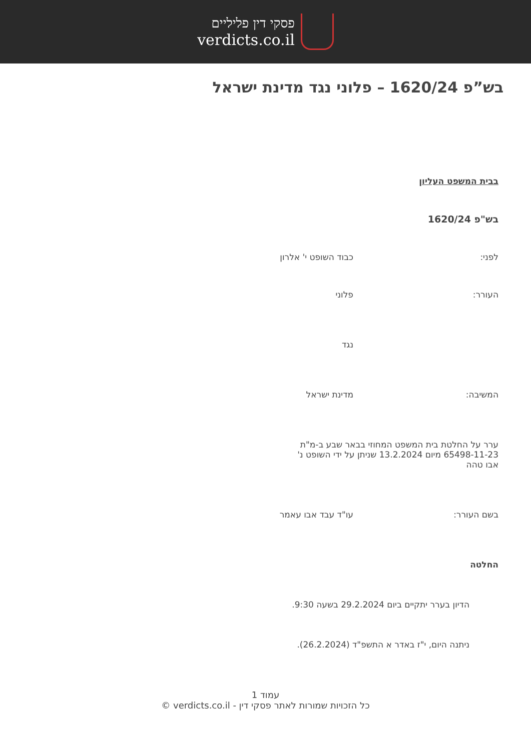פסקי דין פליליים
verdicts.co.il
בש”פ 1620/24 – פלוני נגד מדינת ישראל
בבית המשפט העליון
בש"פ 1620/24
לפני: כבוד השופט י' אלרון
העורר: פלוני
נגד
המשיבה: מדינת ישראל
ערר על החלטת בית המשפט המחוזי בבאר שבע ב-מ"ת 65498-11-23 מיום 13.2.2024 שניתן על ידי השופט נ' אבו טהה
בשם העורר: עו"ד עבד אבו עאמר
החלטה
הדיון בערר יתקיים ביום 29.2.2024 בשעה 9:30.
ניתנה היום, י"ז באדר א התשפ"ד (26.2.2024).
עמוד 1
כל הזכויות שמורות לאתר פסקי דין - verdicts.co.il ©